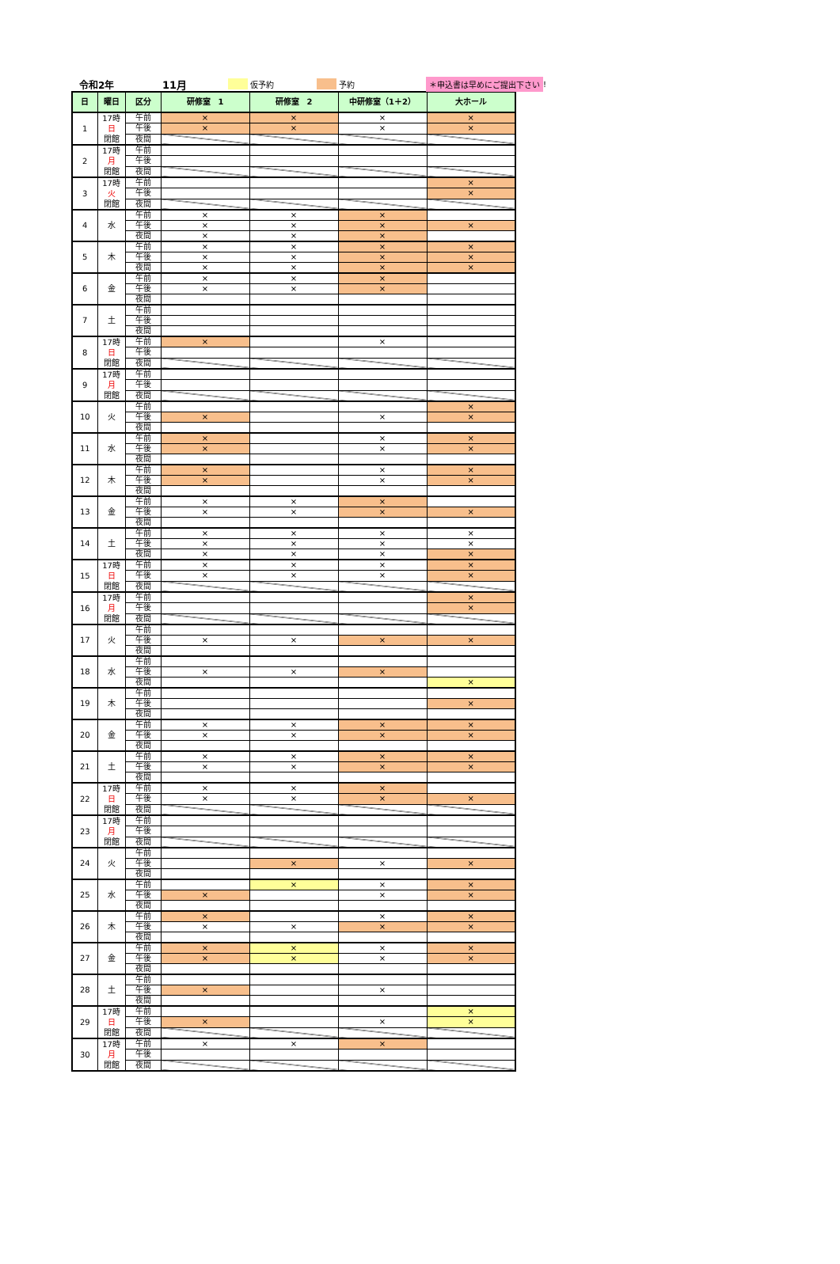令和2年 11月 仮予約 予約 ＊申込書は早めにご提出下さい!
| 日 | 曜日 | 区分 | 研修室 1 | 研修室 2 | 中研修室（1＋2） | 大ホール |
| --- | --- | --- | --- | --- | --- | --- |
| 1 | 17時 日 閉館 | 午前 | × | × | × | × |
| | | 午後 | × | × | × | × |
| | | 夜間 | | | | |
| 2 | 17時 月 閉館 | 午前 | | | | |
| | | 午後 | | | | |
| | | 夜間 | | | | |
| 3 | 17時 火 閉館 | 午前 | | | | × |
| | | 午後 | | | | × |
| | | 夜間 | | | | |
| 4 | 水 | 午前 | × | × | × | |
| | | 午後 | × | × | × | × |
| | | 夜間 | × | × | × | |
| 5 | 木 | 午前 | × | × | × | × |
| | | 午後 | × | × | × | × |
| | | 夜間 | × | × | × | × |
| 6 | 金 | 午前 | × | × | × | |
| | | 午後 | × | × | × | |
| | | 夜間 | | | | |
| 7 | 土 | 午前 | | | | |
| | | 午後 | | | | |
| | | 夜間 | | | | |
| 8 | 17時 日 閉館 | 午前 | × | | × | |
| | | 午後 | | | | |
| | | 夜間 | | | | |
| 9 | 17時 月 閉館 | 午前 | | | | |
| | | 午後 | | | | |
| | | 夜間 | | | | |
| 10 | 火 | 午前 | | | | × |
| | | 午後 | × | | × | × |
| | | 夜間 | | | | |
| 11 | 水 | 午前 | × | | × | × |
| | | 午後 | × | | × | × |
| | | 夜間 | | | | |
| 12 | 木 | 午前 | × | | × | × |
| | | 午後 | × | | × | × |
| | | 夜間 | | | | |
| 13 | 金 | 午前 | × | × | × | |
| | | 午後 | × | × | × | × |
| | | 夜間 | | | | |
| 14 | 土 | 午前 | × | × | × | × |
| | | 午後 | × | × | × | × |
| | | 夜間 | × | × | × | × |
| 15 | 17時 日 閉館 | 午前 | × | × | × | × |
| | | 午後 | × | × | × | × |
| | | 夜間 | | | | |
| 16 | 17時 月 閉館 | 午前 | | | | × |
| | | 午後 | | | | × |
| | | 夜間 | | | | |
| 17 | 火 | 午前 | | | | |
| | | 午後 | × | × | × | × |
| | | 夜間 | | | | |
| 18 | 水 | 午前 | | | | |
| | | 午後 | × | × | × | |
| | | 夜間 | | | | × |
| 19 | 木 | 午前 | | | | |
| | | 午後 | | | | × |
| | | 夜間 | | | | |
| 20 | 金 | 午前 | × | × | × | × |
| | | 午後 | × | × | × | × |
| | | 夜間 | | | | |
| 21 | 土 | 午前 | × | × | × | × |
| | | 午後 | × | × | × | × |
| | | 夜間 | | | | |
| 22 | 17時 日 閉館 | 午前 | × | × | × | |
| | | 午後 | × | × | × | × |
| | | 夜間 | | | | |
| 23 | 17時 月 閉館 | 午前 | | | | |
| | | 午後 | | | | |
| | | 夜間 | | | | |
| 24 | 火 | 午前 | | | | |
| | | 午後 | | × | × | × |
| | | 夜間 | | | | |
| 25 | 水 | 午前 | | × | × | × |
| | | 午後 | × | | × | × |
| | | 夜間 | | | | |
| 26 | 木 | 午前 | × | | × | × |
| | | 午後 | × | × | × | × |
| | | 夜間 | | | | |
| 27 | 金 | 午前 | × | × | × | × |
| | | 午後 | × | × | × | × |
| | | 夜間 | | | | |
| 28 | 土 | 午前 | | | | |
| | | 午後 | × | | × | |
| | | 夜間 | | | | |
| 29 | 17時 日 閉館 | 午前 | | | | × |
| | | 午後 | × | | × | × |
| | | 夜間 | | | | |
| 30 | 17時 月 閉館 | 午前 | × | × | × | |
| | | 午後 | | | | |
| | | 夜間 | | | | |